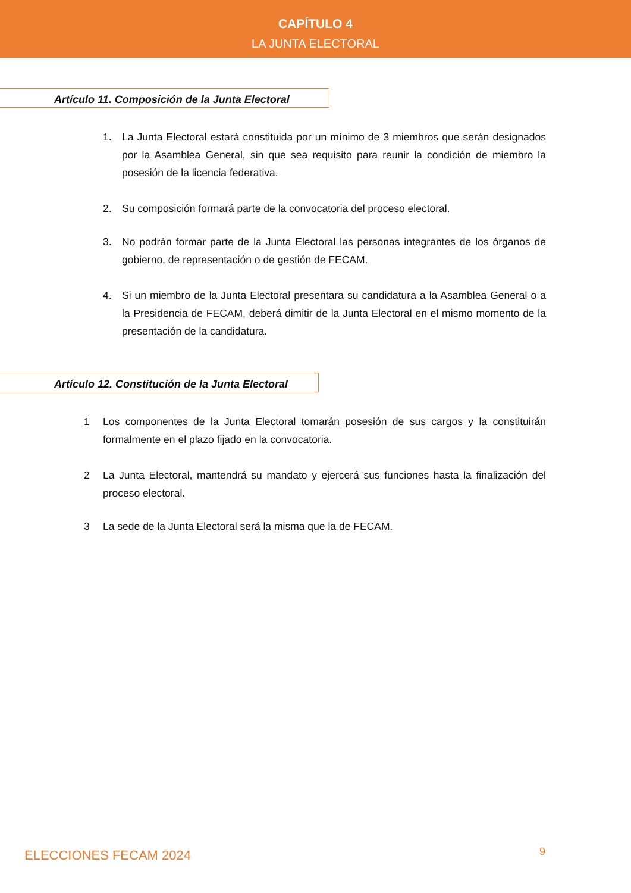CAPÍTULO 4
LA JUNTA ELECTORAL
Artículo 11. Composición de la Junta Electoral
1. La Junta Electoral estará constituida por un mínimo de 3 miembros que serán designados por la Asamblea General, sin que sea requisito para reunir la condición de miembro la posesión de la licencia federativa.
2. Su composición formará parte de la convocatoria del proceso electoral.
3. No podrán formar parte de la Junta Electoral las personas integrantes de los órganos de gobierno, de representación o de gestión de FECAM.
4. Si un miembro de la Junta Electoral presentara su candidatura a la Asamblea General o a la Presidencia de FECAM, deberá dimitir de la Junta Electoral en el mismo momento de la presentación de la candidatura.
Artículo 12. Constitución de la Junta Electoral
1 Los componentes de la Junta Electoral tomarán posesión de sus cargos y la constituirán formalmente en el plazo fijado en la convocatoria.
2 La Junta Electoral, mantendrá su mandato y ejercerá sus funciones hasta la finalización del proceso electoral.
3 La sede de la Junta Electoral será la misma que la de FECAM.
ELECCIONES FECAM 2024 9